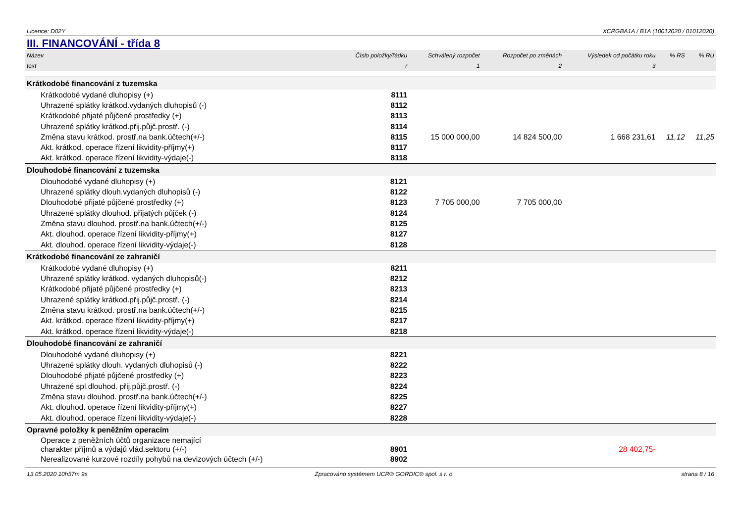Licence: D02Y XCRGBA1A / B1A (10012020 / 01012020)
III. FINANCOVÁNÍ - třída 8
| Název | Číslo položky/řádku | Schválený rozpočet | Rozpočet po změnách | Výsledek od počátku roku | % RS | % RU |
| --- | --- | --- | --- | --- | --- | --- |
| text | r | 1 | 2 | 3 | | |
| Krátkodobé financování z tuzemska | | | | | | |
| Krátkodobé vydané dluhopisy (+) | 8111 | | | | | |
| Uhrazené splátky krátkod.vydaných dluhopisů (-) | 8112 | | | | | |
| Krátkodobé přijaté půjčené prostředky (+) | 8113 | | | | | |
| Uhrazené splátky krátkod.přij.půjč.prostř. (-) | 8114 | | | | | |
| Změna stavu krátkod. prostř.na bank.účtech(+/-) | 8115 | 15 000 000,00 | 14 824 500,00 | 1 668 231,61 | 11,12 | 11,25 |
| Akt. krátkod. operace řízení likvidity-příjmy(+) | 8117 | | | | | |
| Akt. krátkod. operace řízení likvidity-výdaje(-) | 8118 | | | | | |
| Dlouhodobé financování z tuzemska | | | | | | |
| Dlouhodobé vydané dluhopisy (+) | 8121 | | | | | |
| Uhrazené splátky dlouh.vydaných dluhopisů (-) | 8122 | | | | | |
| Dlouhodobé přijaté půjčené prostředky (+) | 8123 | 7 705 000,00 | 7 705 000,00 | | | |
| Uhrazené splátky dlouhod. přijatých půjček (-) | 8124 | | | | | |
| Změna stavu dlouhod. prostř.na bank.účtech(+/-) | 8125 | | | | | |
| Akt. dlouhod. operace řízení likvidity-příjmy(+) | 8127 | | | | | |
| Akt. dlouhod. operace řízení likvidity-výdaje(-) | 8128 | | | | | |
| Krátkodobé financování ze zahraničí | | | | | | |
| Krátkodobé vydané dluhopisy (+) | 8211 | | | | | |
| Uhrazené splátky krátkod. vydaných dluhopisů(-) | 8212 | | | | | |
| Krátkodobé přijaté půjčené prostředky (+) | 8213 | | | | | |
| Uhrazené splátky krátkod.přij.půjč.prostř. (-) | 8214 | | | | | |
| Změna stavu krátkod. prostř.na bank.účtech(+/-) | 8215 | | | | | |
| Akt. krátkod. operace řízení likvidity-příjmy(+) | 8217 | | | | | |
| Akt. krátkod. operace řízení likvidity-výdaje(-) | 8218 | | | | | |
| Dlouhodobé financování ze zahraničí | | | | | | |
| Dlouhodobé vydané dluhopisy (+) | 8221 | | | | | |
| Uhrazené splátky dlouh. vydaných dluhopisů (-) | 8222 | | | | | |
| Dlouhodobé přijaté půjčené prostředky (+) | 8223 | | | | | |
| Uhrazené spl.dlouhod. přij.půjč.prostř. (-) | 8224 | | | | | |
| Změna stavu dlouhod. prostř.na bank.účtech(+/-) | 8225 | | | | | |
| Akt. dlouhod. operace řízení likvidity-příjmy(+) | 8227 | | | | | |
| Akt. dlouhod. operace řízení likvidity-výdaje(-) | 8228 | | | | | |
| Opravné položky k peněžním operacím | | | | | | |
| Operace z peněžních účtů organizace nemající charakter příjmů a výdajů vlád.sektoru (+/-) | 8901 | | | 28 402,75- | | |
| Nerealizované kurzové rozdíly pohybů na devizových účtech (+/-) | 8902 | | | | | |
13.05.2020 10h57m 9s Zpracováno systémem UCR® GORDIC® spol. s r. o. strana 8 / 16